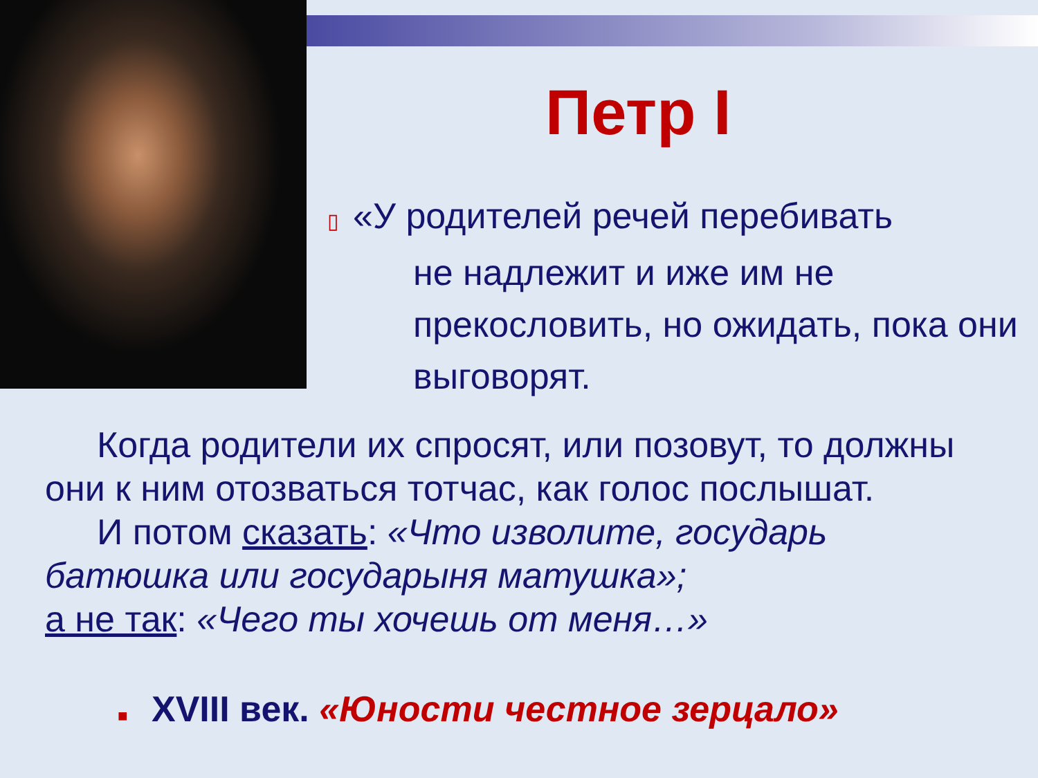Петр I
▯ «У родителей речей перебивать
не надлежит и иже им не прекословить, но ожидать, пока они выговорят.
Когда родители их спросят, или позовут, то должны они к ним отозваться тотчас, как голос послышат.
И потом сказать: «Что изволите, государь батюшка или государыня матушка»;
а не так: «Чего ты хочешь от меня…»
■ XVIII век. «Юности честное зерцало»